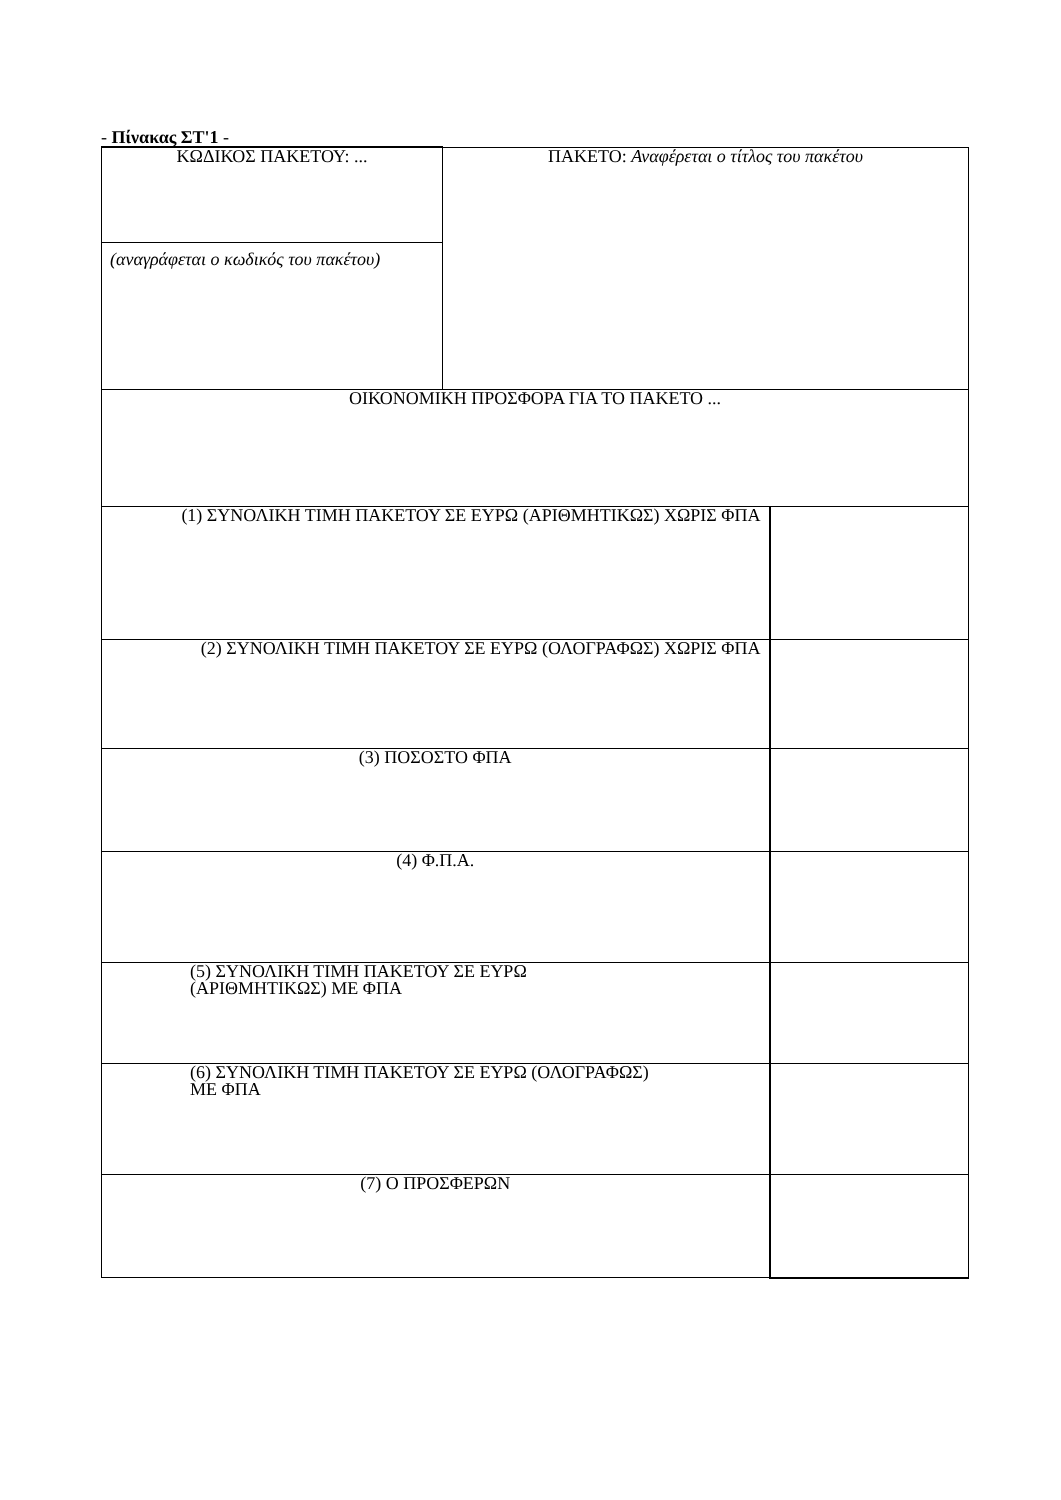- Πίνακας ΣΤ'1 -
| ΚΩΔΙΚΟΣ ΠΑΚΕΤΟΥ: ... | ΠΑΚΕΤΟ: Αναφέρεται ο τίτλος του πακέτου | |
| (αναγράφεται ο κωδικός του πακέτου) | | |
| ΟΙΚΟΝΟΜΙΚΗ ΠΡΟΣΦΟΡΑ ΓΙΑ ΤΟ ΠΑΚΕΤΟ ... | | |
| (1) ΣΥΝΟΛΙΚΗ ΤΙΜΗ ΠΑΚΕΤΟΥ ΣΕ ΕΥΡΩ (ΑΡΙΘΜΗΤΙΚΩΣ) ΧΩΡΙΣ ΦΠΑ | | |
| (2) ΣΥΝΟΛΙΚΗ ΤΙΜΗ ΠΑΚΕΤΟΥ ΣΕ ΕΥΡΩ (ΟΛΟΓΡΑΦΩΣ) ΧΩΡΙΣ ΦΠΑ | | |
| (3) ΠΟΣΟΣΤΟ ΦΠΑ | | |
| (4) Φ.Π.Α. | | |
| (5) ΣΥΝΟΛΙΚΗ ΤΙΜΗ ΠΑΚΕΤΟΥ ΣΕ ΕΥΡΩ (ΑΡΙΘΜΗΤΙΚΩΣ) ΜΕ ΦΠΑ | | |
| (6) ΣΥΝΟΛΙΚΗ ΤΙΜΗ ΠΑΚΕΤΟΥ ΣΕ ΕΥΡΩ (ΟΛΟΓΡΑΦΩΣ) ΜΕ ΦΠΑ | | |
| (7) Ο ΠΡΟΣΦΕΡΩΝ | | |